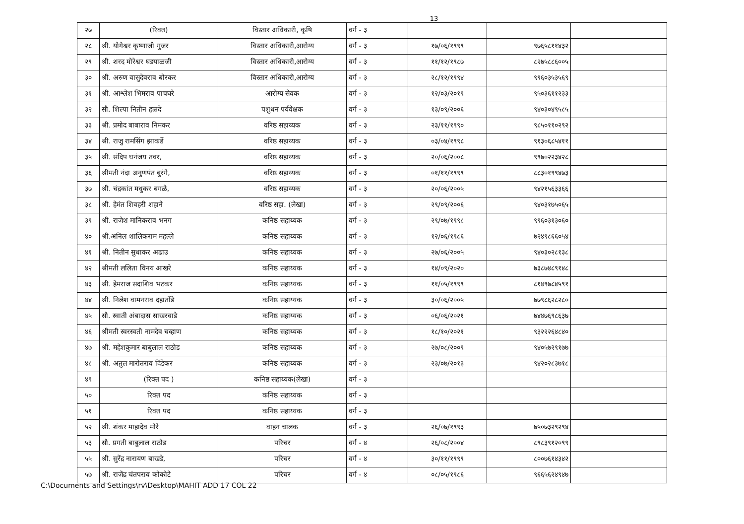13
| २७ | (रिक्त) | विस्तार अधिकारी, कृषि | वर्ग - ३ | | | |
| २८ | श्री. योगेश्वर कृष्णाजी गुजर | विस्तार अधिकारी,आरोग्य | वर्ग - ३ | १७/०६/१९९९ | ९७६५८११४३२ | |
| २९ | श्री. शरद मोरेश्वर घडयाळजी | विस्तार अधिकारी,आरोग्य | वर्ग - ३ | ११/१२/१९८७ | ८२७५८८६००५ | |
| ३० | श्री. अरुण वासुदेवराव बोरकर | विस्तार अधिकारी,आरोग्य | वर्ग - ३ | २८/१२/१९९४ | ९९६०३५३५६९ | |
| ३१ | श्री. आश्लेश भिमराव पाचघरे | आरोग्य सेवक | वर्ग - ३ | १२/०३/२०१९ | ९५०३६११२३३ | |
| ३२ | सौ. शिल्पा नितीन हळदे | पशुधन पर्यवेक्षक | वर्ग - ३ | १३/०९/२००६ | ९४०३०४९५८५ | |
| ३३ | श्री. प्रमोद बाबाराव निमकर | वरिष्ठ सहाय्यक | वर्ग - ३ | २३/११/१९९० | ९८५०११०२९२ | |
| ३४ | श्री. राजु रामसिंग झाकर्डे | वरिष्ठ सहाय्यक | वर्ग - ३ | ०३/०४/१९९८ | ९१३०६८५४११ | |
| ३५ | श्री. संदिप धनंजय तवर, | वरिष्ठ सहाय्यक | वर्ग - ३ | २०/०६/२००८ | ९९७०२२३४२८ | |
| ३६ | श्रीमती नंदा अनुणपंत बुरंगे, | वरिष्ठ सहाय्यक | वर्ग - ३ | ०१/११/१९९९ | ८८३०१९९४७३ | |
| ३७ | श्री. चंद्रकांत मधुकर बगळे, | वरिष्ठ सहाय्यक | वर्ग - ३ | २०/०६/२००५ | ९४२१५६३३६६ | |
| ३८ | श्री. हेमंत शिवहरी शहाने | वरिष्ठ सहा. (लेखा) | वर्ग - ३ | २९/०९/२००६ | ९४०३१७५०६५ | |
| ३९ | श्री. राजेश मानिकराव भनग | कनिष्ठ सहाय्यक | वर्ग - ३ | २९/०७/१९९८ | ९९६०३१३०६० | |
| ४० | श्री.अनिल शालिकराम महल्ले | कनिष्ठ सहाय्यक | वर्ग - ३ | १२/०६/१९८६ | ७२४९८६६०५४ | |
| ४१ | श्री. नितीन सुधाकर अढाउ | कनिष्ठ सहाय्यक | वर्ग - ३ | २७/०६/२००५ | ९४०३०२८१३८ | |
| ४२ | श्रीमती ललिता विनय आखरे | कनिष्ठ सहाय्यक | वर्ग - ३ | १४/०९/२०२० | ७३८७४८९१४८ | |
| ४३ | श्री. हेमराज सदाशिव भटकर | कनिष्ठ सहाय्यक | वर्ग - ३ | ११/०५/१९९९ | ८१४९७८४५९१ | |
| ४४ | श्री. निलेश वामनराव दहातोंडे | कनिष्ठ सहाय्यक | वर्ग - ३ | ३०/०६/२००५ | ७७९८६२८२८० | |
| ४५ | सौ. स्वाती अंबादास साखरवाडे | कनिष्ठ सहाय्यक | वर्ग - ३ | ०६/०६/२०२१ | ७४४७६९८६३७ | |
| ४६ | श्रीमती स्वरस्वती नामदेव चव्हाण | कनिष्ठ सहाय्यक | वर्ग - ३ | १८/१०/२०२१ | ९३२२२६४८४० | |
| ४७ | श्री. महेशकुमार बाबुलाल राठोड | कनिष्ठ सहाय्यक | वर्ग - ३ | २७/०८/२००९ | ९४०५७२९१७७ | |
| ४८ | श्री. अतुल मारोतराव दिंडेकर | कनिष्ठ सहाय्यक | वर्ग - ३ | २३/०७/२०१३ | ९४२०२८३७१८ | |
| ४९ | (रिक्त पद ) | कनिष्ठ सहाय्यक(लेखा) | वर्ग - ३ | | | |
| ५० | रिक्त पद | कनिष्ठ सहाय्यक | वर्ग - ३ | | | |
| ५१ | रिक्त पद | कनिष्ठ सहाय्यक | वर्ग - ३ | | | |
| ५२ | श्री. शंकर माहादेव मोरे | वाहन चालक | वर्ग - ३ | २६/०७/१९९३ | ७५०७३२९२९४ | |
| ५३ | सौ. प्रगती बाबुलाल राठोड | परिचर | वर्ग - ४ | २६/०८/२००४ | ८९८३९१२०९९ | |
| ५५ | श्री. सुरेंद्र नारायण बाखडे, | परिचर | वर्ग - ४ | ३०/११/१९९९ | ८००७६१४३४२ | |
| ५७ | श्री. राजेंद्र चंतपराव कोकोटे | परिचर | वर्ग - ४ | ०८/०५/१९८६ | ९६६५६२४९४७ | |
C:\Documents and Settings\rv\Desktop\MAHIT ADD 17 COL 22